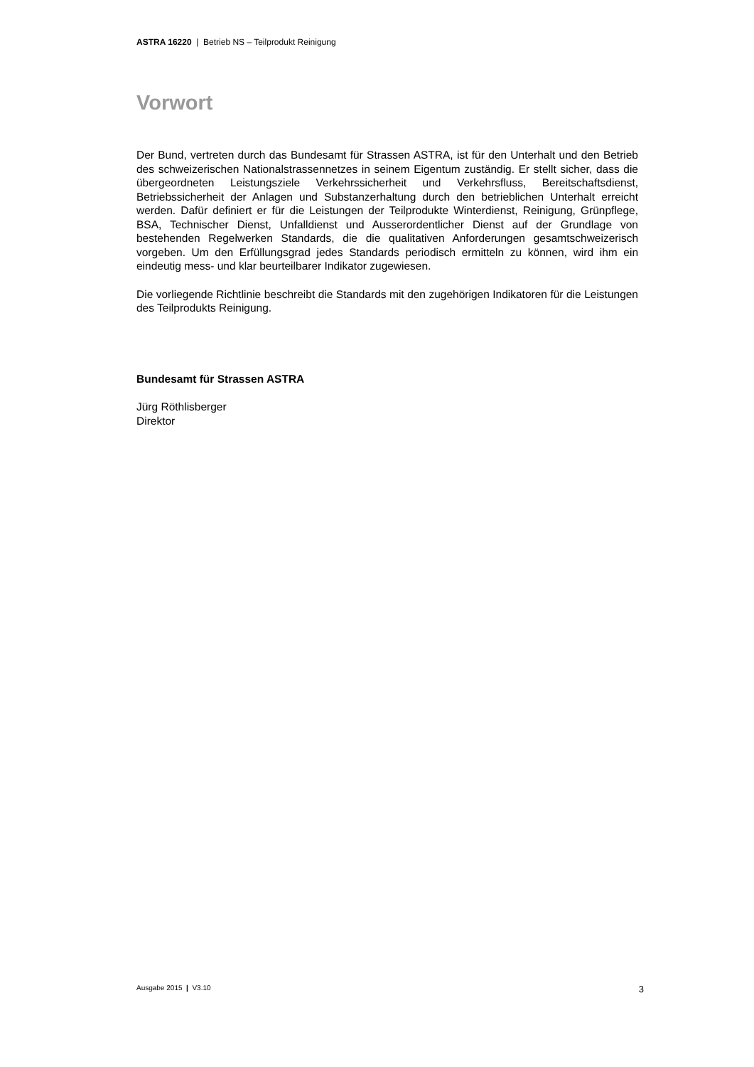ASTRA 16220 | Betrieb NS – Teilprodukt Reinigung
Vorwort
Der Bund, vertreten durch das Bundesamt für Strassen ASTRA, ist für den Unterhalt und den Betrieb des schweizerischen Nationalstrassennetzes in seinem Eigentum zuständig. Er stellt sicher, dass die übergeordneten Leistungsziele Verkehrssicherheit und Verkehrsfluss, Bereitschaftsdienst, Betriebssicherheit der Anlagen und Substanzerhaltung durch den betrieblichen Unterhalt erreicht werden. Dafür definiert er für die Leistungen der Teilprodukte Winterdienst, Reinigung, Grünpflege, BSA, Technischer Dienst, Unfalldienst und Ausserordentlicher Dienst auf der Grundlage von bestehenden Regelwerken Standards, die die qualitativen Anforderungen gesamtschweizerisch vorgeben. Um den Erfüllungsgrad jedes Standards periodisch ermitteln zu können, wird ihm ein eindeutig mess- und klar beurteilbarer Indikator zugewiesen.
Die vorliegende Richtlinie beschreibt die Standards mit den zugehörigen Indikatoren für die Leistungen des Teilprodukts Reinigung.
Bundesamt für Strassen ASTRA
Jürg Röthlisberger
Direktor
Ausgabe 2015 | V3.10 3